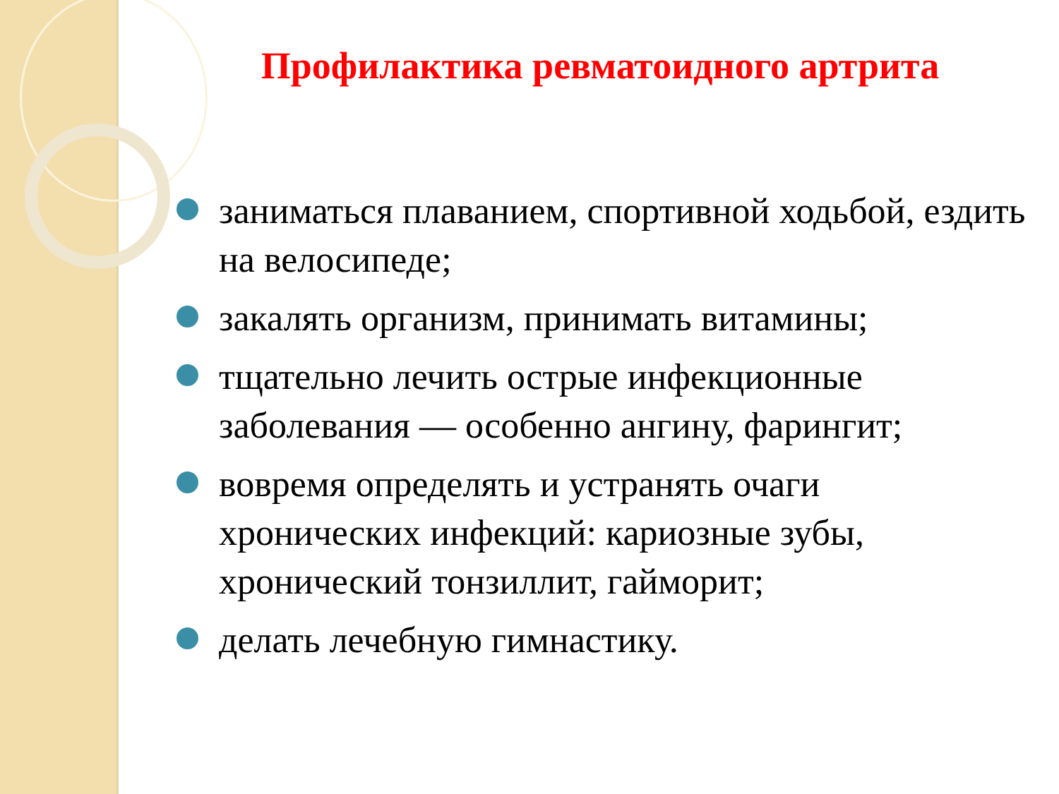Профилактика ревматоидного артрита
заниматься плаванием, спортивной ходьбой, ездить на велосипеде;
закалять организм, принимать витамины;
тщательно лечить острые инфекционные заболевания — особенно ангину, фарингит;
вовремя определять и устранять очаги хронических инфекций: кариозные зубы, хронический тонзиллит, гайморит;
делать лечебную гимнастику.